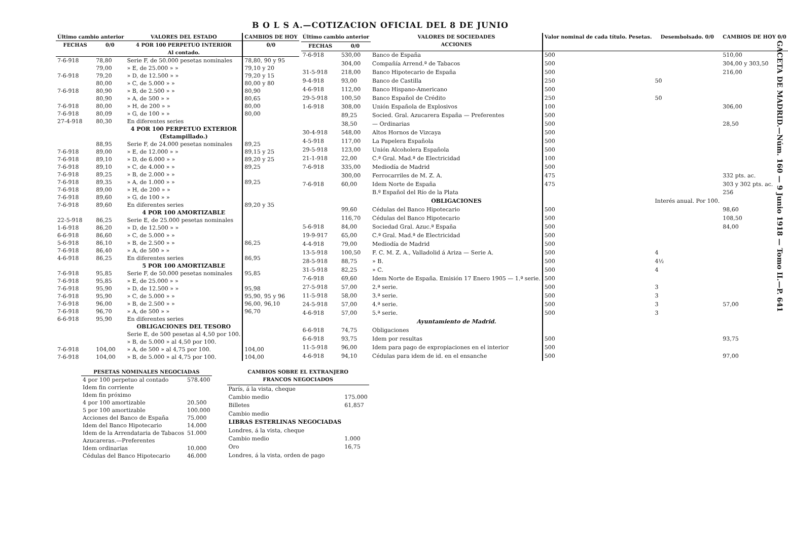B O L S A.—COTIZACION OFICIAL DEL 8 DE JUNIO
GACETA DE MADRID.—Núm. 160 — 9 Junio 1918 — Tomo II.—P. 641
| Último cambio anterior | | VALORES DEL ESTADO | CAMBIOS DE HOY |
| --- | --- | --- | --- |
| FECHAS | 0/0 | 4 POR 100 PERPETUO INTERIOR Al contado. | 0/0 |
| 7-6-918 | 78,80 | Serie F, de 50.000 pesetas nominales | 78,80, 90 y 95 |
| | 79,00 | » E, de 25.000 » » | 79,10 y 20 |
| 7-6-918 | 79,20 | » D, de 12.500 » » | 79,20 y 15 |
| | 80,00 | » C, de 5.000 » » | 80,00 y 80 |
| 7-6-918 | 80,90 | » B, de 2.500 » » | 80,90 |
| | 80,90 | » A, de 500 » » | 80,65 |
| 7-6-918 | 80,00 | » H, de 200 » » | 80,00 |
| 7-6-918 | 80,09 | » G, de 100 » » | 80,00 |
| 27-4-918 | 80,30 | En diferentes series | |
| | | 4 POR 100 PERPETUO EXTERIOR (Estampillado.) | |
| | 88,95 | Serie F, de 24.000 pesetas nominales | 89,25 |
| 7-6-918 | 89,00 | » E, de 12.000 » » | 89,15 y 25 |
| 7-6-918 | 89,10 | » D, de 6.000 » » | 89,20 y 25 |
| 7-6-918 | 89,10 | » C, de 4.000 » » | 89,25 |
| 7-6-918 | 89,25 | » B, de 2.000 » » | |
| 7-6-918 | 89,35 | » A, de 1.000 » » | 89,25 |
| 7-6-918 | 89,00 | » H, de 200 » » | |
| 7-6-918 | 89,60 | » G, de 100 » » | |
| 7-6-918 | 89,60 | En diferentes series | 89,20 y 35 |
| | | 4 POR 100 AMORTIZABLE | |
| 22-5-918 | 86,25 | Serie E, de 25.000 pesetas nominales | |
| 1-6-918 | 86,20 | » D, de 12.500 » » | |
| 6-6-918 | 86,60 | » C, de 5.000 » » | |
| 5-6-918 | 86,10 | » B, de 2.500 » » | 86,25 |
| 7-6-918 | 86,40 | » A, de 500 » » | |
| 4-6-918 | 86,25 | En diferentes series | 86,95 |
| | | 5 POR 100 AMORTIZABLE | |
| 7-6-918 | 95,85 | Serie F, de 50.000 pesetas nominales | 95,85 |
| 7-6-918 | 95,85 | » E, de 25.000 » » | |
| 7-6-918 | 95,90 | » D, de 12.500 » » | 95,98 |
| 7-6-918 | 95,90 | » C, de 5.000 » » | 95,90, 95 y 96 |
| 7-6-918 | 96,00 | » B, de 2.500 » » | 96,00, 96,10 |
| 7-6-918 | 96,70 | » A, de 500 » » | 96,70 |
| 6-6-918 | 95,90 | En diferentes series | |
| | | OBLIGACIONES DEL TESORO | |
| | | Serie E, de 500 pesetas al 4,50 por 100. | |
| | | » B, de 5.000 » al 4,50 por 100. | |
| 7-6-918 | 104,00 | » A, de 500 » al 4,75 por 100. | 104,00 |
| 7-6-918 | 104,00 | » B, de 5.000 » al 4,75 por 100. | 104,00 |
| Último cambio anterior | | VALORES DE SOCIEDADES ACCIONES | Valor nominal de cada título. Pesetas. | Desembolsado. 0/0 | CAMBIOS DE HOY 0/0 |
| --- | --- | --- | --- | --- | --- |
| FECHAS | 0/0 | | | | |
| 7-6-918 | 530,00 | Banco de España | 500 | | 510,00 |
| | 304,00 | Compañía Arrend.ª de Tabacos | 500 | | 304,00 y 303,50 |
| 31-5-918 | 218,00 | Banco Hipotecario de España | 500 | | 216,00 |
| 9-4-918 | 93,00 | Banco de Castilla | 250 | 50 | |
| 4-6-918 | 112,00 | Banco Hispano-Americano | 500 | | |
| 29-5-918 | 100,50 | Banco Español de Crédito | 250 | 50 | |
| 1-6-918 | 308,00 | Unión Española de Explosivos | 100 | | 306,00 |
| | 89,25 | Socied. Gral. Azucarera España — Preferentes | 500 | | |
| | 38,50 | — Ordinarias | 500 | | 28,50 |
| 30-4-918 | 548,00 | Altos Hornos de Vizcaya | 500 | | |
| 4-5-918 | 117,00 | La Papelera Española | 500 | | |
| 29-5-918 | 123,00 | Unión Alcoholera Española | 500 | | |
| 21-1-918 | 22,00 | C.ª Gral. Mad.ª de Electricidad | 100 | | |
| 7-6-918 | 335,00 | Mediodía de Madrid | 500 | | |
| | 300,00 | Ferrocarriles de M. Z. A. | 475 | | 332 pts. ac. |
| 7-6-918 | 60,00 | Idem Norte de España | 475 | | 303 y 302 pts. ac. |
| | | B.º Español del Río de la Plata | | | 256 |
| | | OBLIGACIONES | | Interés anual. Por 100. | |
| | 99,60 | Cédulas del Banco Hipotecario | 500 | | 98,60 |
| | 116,70 | Cédulas del Banco Hipotecario | 500 | | 108,50 |
| 5-6-918 | 84,00 | Sociedad Gral. Azuc.ª España | 500 | | 84,00 |
| 19-9-917 | 65,00 | C.ª Gral. Mad.ª de Electricidad | 500 | | |
| 4-4-918 | 79,00 | Mediodía de Madrid | 500 | | |
| 13-5-918 | 100,50 | F. C. M. Z. A., Valladolid á Ariza — Serie A. | 500 | 4 | |
| 28-5-918 | 88,75 | » B. | 500 | 4½ | |
| 31-5-918 | 82,25 | » C. | 500 | 4 | |
| 7-6-918 | 69,60 | Idem Norte de España. Emisión 17 Enero 1905 — 1.ª serie. | 500 | | |
| 27-5-918 | 57,00 | 2.ª serie. | 500 | 3 | |
| 11-5-918 | 58,00 | 3.ª serie. | 500 | 3 | |
| 24-5-918 | 57,00 | 4.ª serie. | 500 | 3 | 57,00 |
| 4-6-918 | 57,00 | 5.ª serie. | 500 | 3 | |
| | | Ayuntamiento de Madrid. | | | |
| 6-6-918 | 74,75 | Obligaciones | | | |
| 6-6-918 | 93,75 | Idem por resultas | 500 | | 93,75 |
| 11-5-918 | 96,00 | Idem para pago de expropiaciones en el interior | 500 | | |
| 4-6-918 | 94,10 | Cédulas para idem de id. en el ensanche | 500 | | 97,00 |
| PESETAS NOMINALES NEGOCIADAS | |
| --- | --- |
| 4 por 100 perpetuo al contado | 578.400 |
| Idem fin corriente | |
| Idem fin próximo | |
| 4 por 100 amortizable | 20.500 |
| 5 por 100 amortizable | 100.000 |
| Acciones del Banco de España | 75.000 |
| Idem del Banco Hipotecario | 14.000 |
| Idem de la Arrendataria de Tabacos | 51.000 |
| Azucareras.—Preferentes | |
| Idem ordinarias | 10.000 |
| Cédulas del Banco Hipotecario | 46.000 |
| CAMBIOS SOBRE EL EXTRANJERO FRANCOS NEGOCIADOS | |
| --- | --- |
| París, á la vista, cheque | |
| Cambio medio | 175.000 |
| Billetes | 61,857 |
| Cambio medio | |
| LIBRAS ESTERLINAS NEGOCIADAS | |
| Londres, á la vista, cheque | |
| Cambio medio | 1.000 |
| Oro | 16,75 |
| Londres, á la vista, orden de pago | |